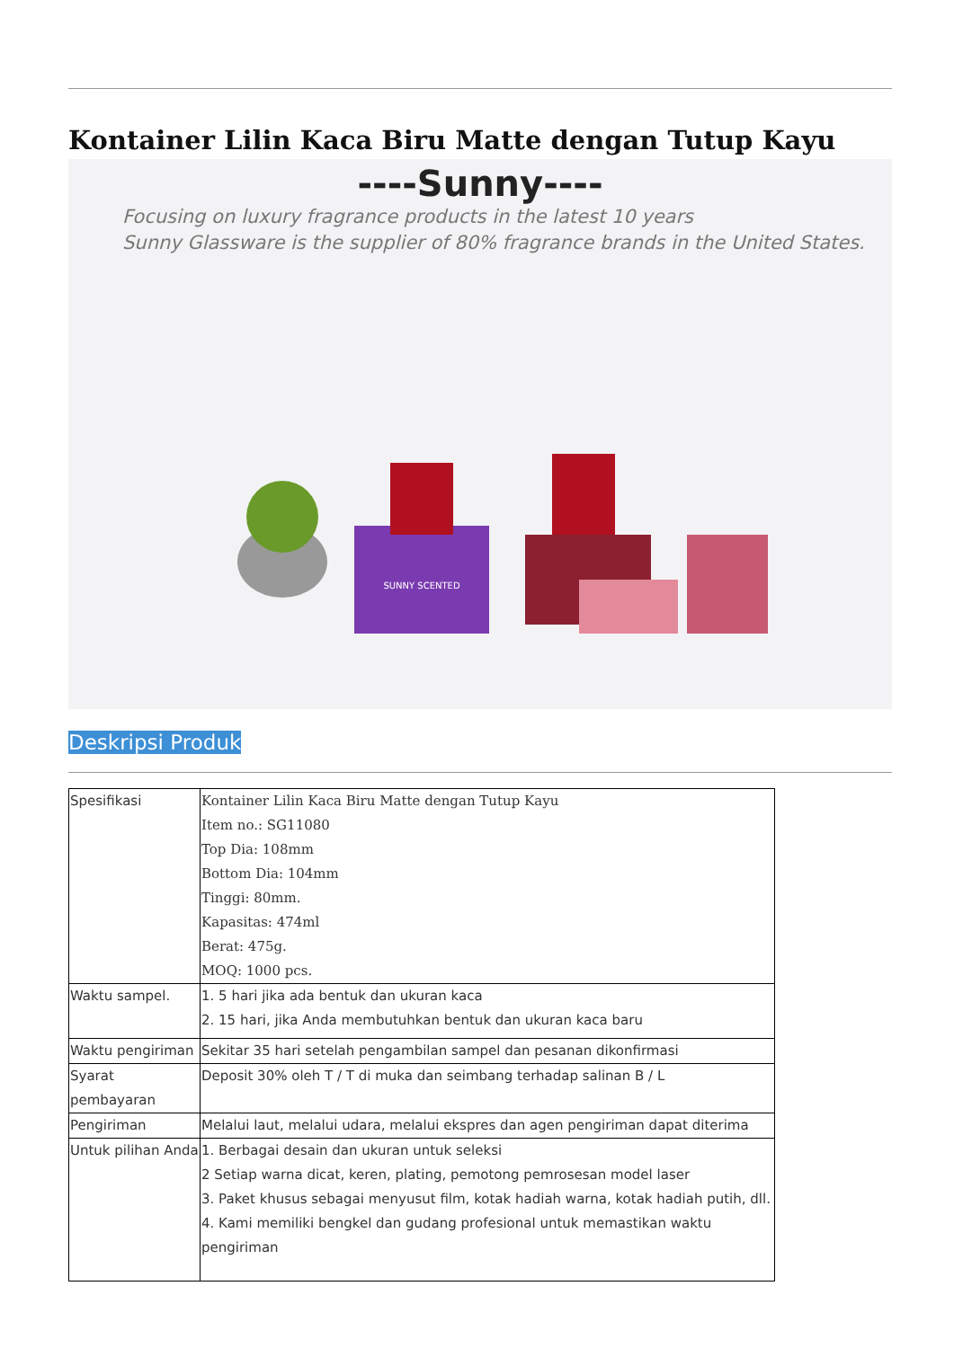Kontainer Lilin Kaca Biru Matte dengan Tutup Kayu
----Sunny----
Focusing on luxury fragrance products in the latest 10 years
Sunny Glassware is the supplier of 80% fragrance brands in the United States.
SUNNY SCENTED
Deskripsi Produk
| Spesifikasi | Kontainer Lilin Kaca Biru Matte dengan Tutup Kayu Item no.: SG11080 Top Dia: 108mm Bottom Dia: 104mm Tinggi: 80mm. Kapasitas: 474ml Berat: 475g. MOQ: 1000 pcs. |
| Waktu sampel. | 1. 5 hari jika ada bentuk dan ukuran kaca 2. 15 hari, jika Anda membutuhkan bentuk dan ukuran kaca baru |
| Waktu pengiriman | Sekitar 35 hari setelah pengambilan sampel dan pesanan dikonfirmasi |
| Syarat pembayaran | Deposit 30% oleh T / T di muka dan seimbang terhadap salinan B / L |
| Pengiriman | Melalui laut, melalui udara, melalui ekspres dan agen pengiriman dapat diterima |
| Untuk pilihan Anda | 1. Berbagai desain dan ukuran untuk seleksi 2 Setiap warna dicat, keren, plating, pemotong pemrosesan model laser 3. Paket khusus sebagai menyusut film, kotak hadiah warna, kotak hadiah putih, dll. 4. Kami memiliki bengkel dan gudang profesional untuk memastikan waktu pengiriman |